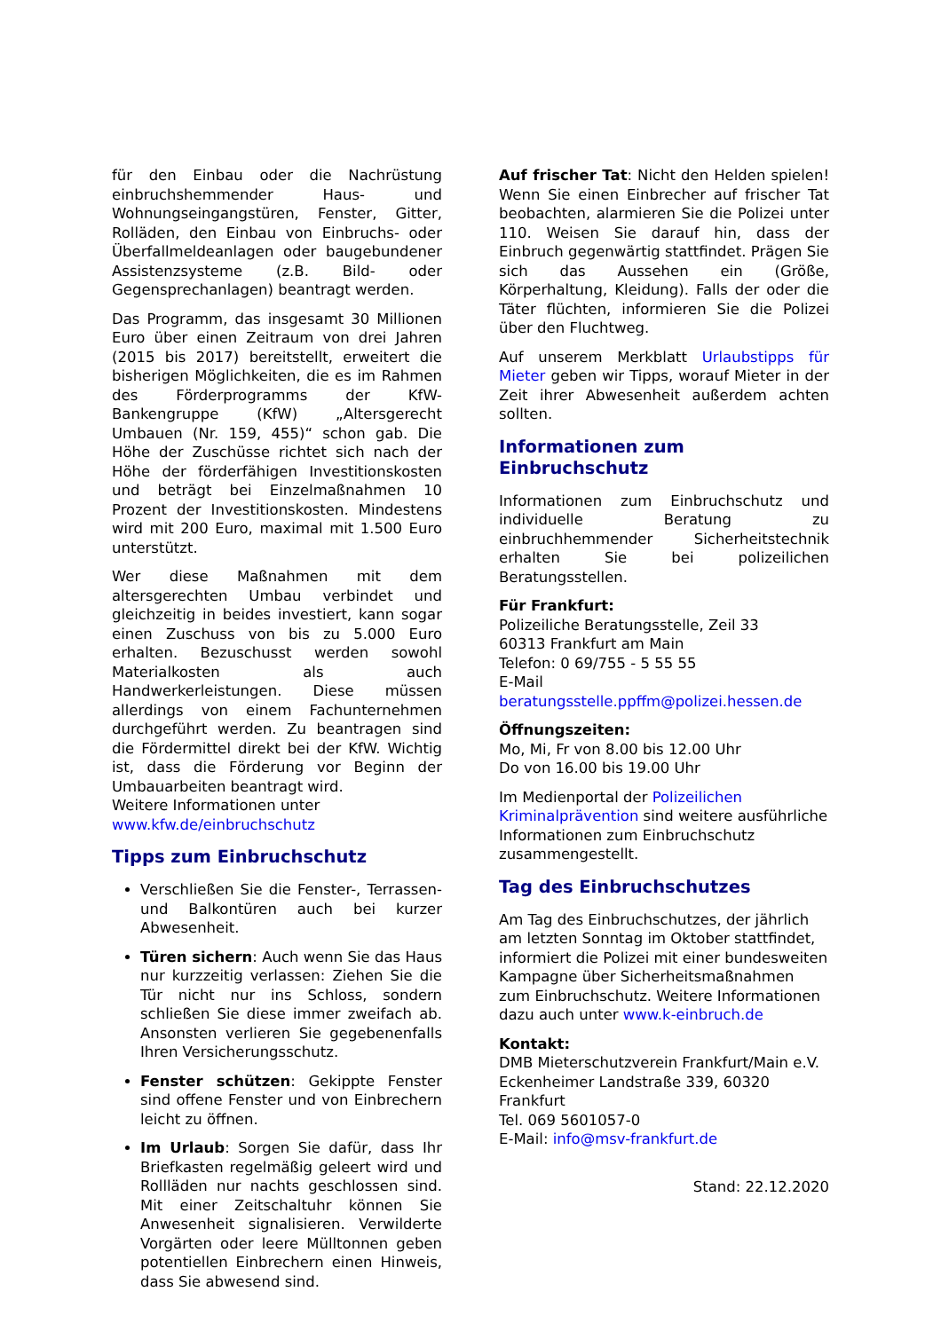für den Einbau oder die Nachrüstung einbruchshemmender Haus- und Wohnungseingangstüren, Fenster, Gitter, Rolläden, den Einbau von Einbruchs- oder Überfallmeldeanlagen oder baugebundener Assistenzsysteme (z.B. Bild- oder Gegensprechanlagen) beantragt werden.
Das Programm, das insgesamt 30 Millionen Euro über einen Zeitraum von drei Jahren (2015 bis 2017) bereitstellt, erweitert die bisherigen Möglichkeiten, die es im Rahmen des Förderprogramms der KfW-Bankengruppe (KfW) „Altersgerecht Umbauen (Nr. 159, 455)“ schon gab. Die Höhe der Zuschüsse richtet sich nach der Höhe der förderfähigen Investitionskosten und beträgt bei Einzelmaßnahmen 10 Prozent der Investitionskosten. Mindestens wird mit 200 Euro, maximal mit 1.500 Euro unterstützt.
Wer diese Maßnahmen mit dem altersgerechten Umbau verbindet und gleichzeitig in beides investiert, kann sogar einen Zuschuss von bis zu 5.000 Euro erhalten. Bezuschusst werden sowohl Materialkosten als auch Handwerkerleistungen. Diese müssen allerdings von einem Fachunternehmen durchgeführt werden. Zu beantragen sind die Fördermittel direkt bei der KfW. Wichtig ist, dass die Förderung vor Beginn der Umbauarbeiten beantragt wird.
Weitere Informationen unter
www.kfw.de/einbruchschutz
Tipps zum Einbruchschutz
Verschließen Sie die Fenster-, Terrassen- und Balkontüren auch bei kurzer Abwesenheit.
Türen sichern: Auch wenn Sie das Haus nur kurzzeitig verlassen: Ziehen Sie die Tür nicht nur ins Schloss, sondern schließen Sie diese immer zweifach ab. Ansonsten verlieren Sie gegebenenfalls Ihren Versicherungsschutz.
Fenster schützen: Gekippte Fenster sind offene Fenster und von Einbrechern leicht zu öffnen.
Im Urlaub: Sorgen Sie dafür, dass Ihr Briefkasten regelmäßig geleert wird und Rollläden nur nachts geschlossen sind. Mit einer Zeitschaltuhr können Sie Anwesenheit signalisieren. Verwilderte Vorgärten oder leere Mülltonnen geben potentiellen Einbrechern einen Hinweis, dass Sie abwesend sind.
Auf frischer Tat: Nicht den Helden spielen! Wenn Sie einen Einbrecher auf frischer Tat beobachten, alarmieren Sie die Polizei unter 110. Weisen Sie darauf hin, dass der Einbruch gegenwärtig stattfindet. Prägen Sie sich das Aussehen ein (Größe, Körperhaltung, Kleidung). Falls der oder die Täter flüchten, informieren Sie die Polizei über den Fluchtweg.
Auf unserem Merkblatt Urlaubstipps für Mieter geben wir Tipps, worauf Mieter in der Zeit ihrer Abwesenheit außerdem achten sollten.
Informationen zum Einbruchschutz
Informationen zum Einbruchschutz und individuelle Beratung zu einbruchhemmender Sicherheitstechnik erhalten Sie bei polizeilichen Beratungsstellen.
Für Frankfurt:
Polizeiliche Beratungsstelle, Zeil 33
60313 Frankfurt am Main
Telefon: 0 69/755 - 5 55 55
E-Mail
beratungsstelle.ppffm@polizei.hessen.de
Öffnungszeiten:
Mo, Mi, Fr von 8.00 bis 12.00 Uhr
Do von 16.00 bis 19.00 Uhr
Im Medienportal der Polizeilichen Kriminalprävention sind weitere ausführliche Informationen zum Einbruchschutz zusammengestellt.
Tag des Einbruchschutzes
Am Tag des Einbruchschutzes, der jährlich am letzten Sonntag im Oktober stattfindet, informiert die Polizei mit einer bundesweiten Kampagne über Sicherheitsmaßnahmen zum Einbruchschutz. Weitere Informationen dazu auch unter www.k-einbruch.de
Kontakt:
DMB Mieterschutzverein Frankfurt/Main e.V.
Eckenheimer Landstraße 339, 60320 Frankfurt
Tel. 069 5601057-0
E-Mail: info@msv-frankfurt.de
Stand: 22.12.2020